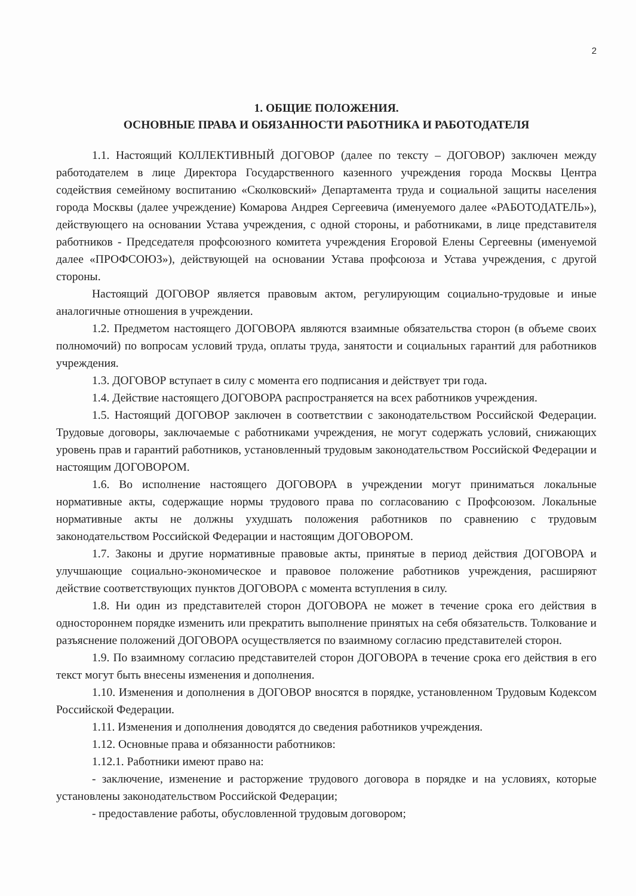2
1. ОБЩИЕ ПОЛОЖЕНИЯ.
ОСНОВНЫЕ ПРАВА И ОБЯЗАННОСТИ РАБОТНИКА И РАБОТОДАТЕЛЯ
1.1. Настоящий КОЛЛЕКТИВНЫЙ ДОГОВОР (далее по тексту – ДОГОВОР) заключен между работодателем в лице Директора Государственного казенного учреждения города Москвы Центра содействия семейному воспитанию «Сколковский» Департамента труда и социальной защиты населения города Москвы (далее учреждение) Комарова Андрея Сергеевича (именуемого далее «РАБОТОДАТЕЛЬ»), действующего на основании Устава учреждения, с одной стороны, и работниками, в лице представителя работников - Председателя профсоюзного комитета учреждения Егоровой Елены Сергеевны (именуемой далее «ПРОФСОЮЗ»), действующей на основании Устава профсоюза и Устава учреждения, с другой стороны.
Настоящий ДОГОВОР является правовым актом, регулирующим социально-трудовые и иные аналогичные отношения в учреждении.
1.2. Предметом настоящего ДОГОВОРА являются взаимные обязательства сторон (в объеме своих полномочий) по вопросам условий труда, оплаты труда, занятости и социальных гарантий для работников учреждения.
1.3. ДОГОВОР вступает в силу с момента его подписания и действует три года.
1.4. Действие настоящего ДОГОВОРА распространяется на всех работников учреждения.
1.5. Настоящий ДОГОВОР заключен в соответствии с законодательством Российской Федерации. Трудовые договоры, заключаемые с работниками учреждения, не могут содержать условий, снижающих уровень прав и гарантий работников, установленный трудовым законодательством Российской Федерации и настоящим ДОГОВОРОМ.
1.6. Во исполнение настоящего ДОГОВОРА в учреждении могут приниматься локальные нормативные акты, содержащие нормы трудового права по согласованию с Профсоюзом. Локальные нормативные акты не должны ухудшать положения работников по сравнению с трудовым законодательством Российской Федерации и настоящим ДОГОВОРОМ.
1.7. Законы и другие нормативные правовые акты, принятые в период действия ДОГОВОРА и улучшающие социально-экономическое и правовое положение работников учреждения, расширяют действие соответствующих пунктов ДОГОВОРА с момента вступления в силу.
1.8. Ни один из представителей сторон ДОГОВОРА не может в течение срока его действия в одностороннем порядке изменить или прекратить выполнение принятых на себя обязательств. Толкование и разъяснение положений ДОГОВОРА осуществляется по взаимному согласию представителей сторон.
1.9. По взаимному согласию представителей сторон ДОГОВОРА в течение срока его действия в его текст могут быть внесены изменения и дополнения.
1.10. Изменения и дополнения в ДОГОВОР вносятся в порядке, установленном Трудовым Кодексом Российской Федерации.
1.11. Изменения и дополнения доводятся до сведения работников учреждения.
1.12. Основные права и обязанности работников:
1.12.1. Работники имеют право на:
- заключение, изменение и расторжение трудового договора в порядке и на условиях, которые установлены законодательством Российской Федерации;
- предоставление работы, обусловленной трудовым договором;